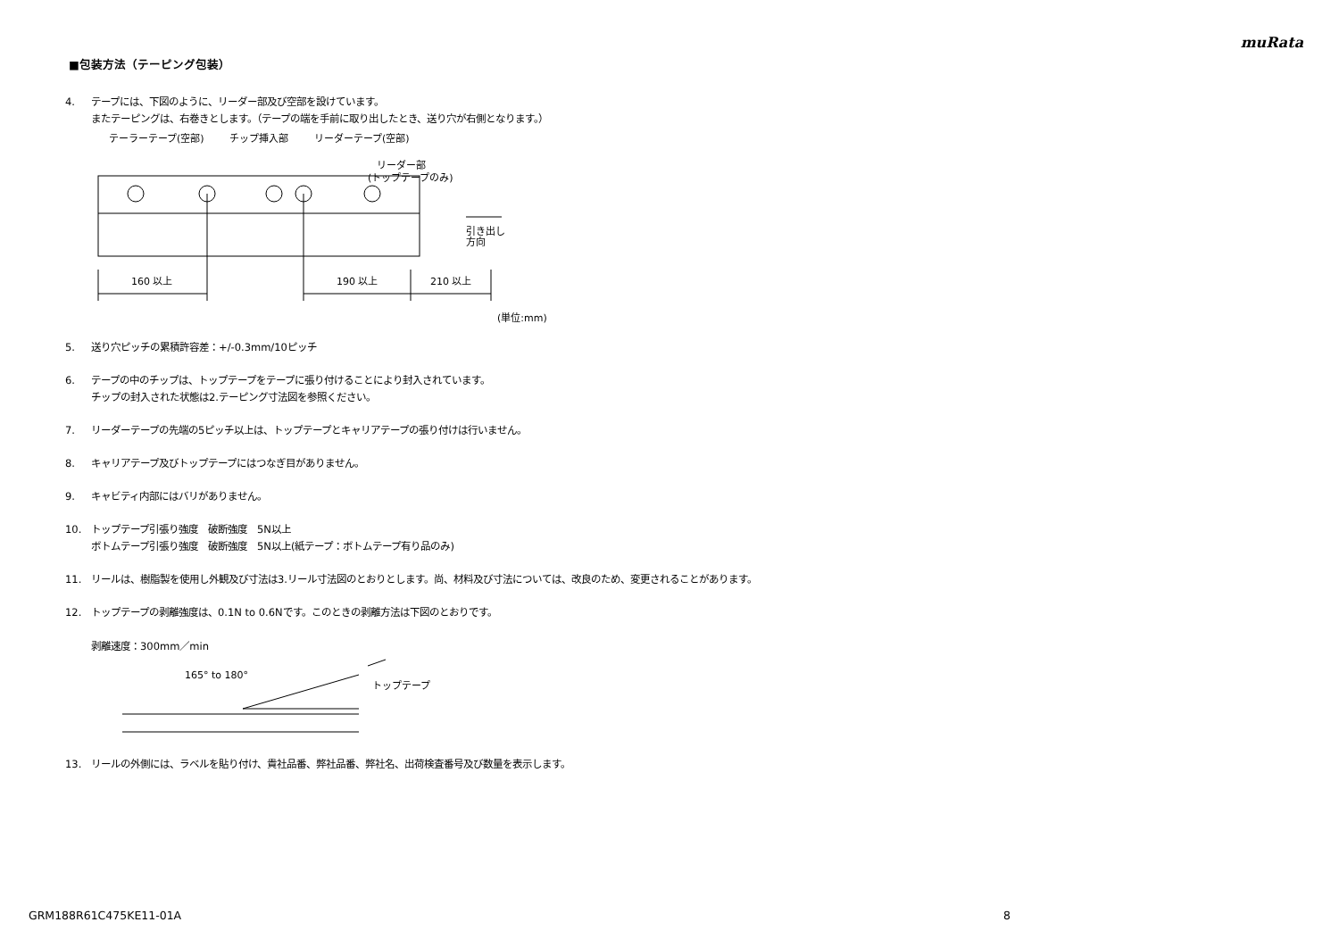muRata
■包装方法（テーピング包装）
4. テープには、下図のように、リーダー部及び空部を設けています。
またテーピングは、右巻きとします。（テープの端を手前に取り出したとき、送り穴が右側となります。）
テーラーテープ(空部)
チップ挿入部
リーダーテープ(空部)
リーダー部
(トップテープのみ)
引き出し
方向
160 以上
190 以上
210 以上
(単位:mm)
5. 送り穴ピッチの累積許容差：+/-0.3mm/10ピッチ
6. テープの中のチップは、トップテープをテープに張り付けることにより封入されています。
チップの封入された状態は2.テーピング寸法図を参照ください。
7. リーダーテープの先端の5ピッチ以上は、トップテープとキャリアテープの張り付けは行いません。
8. キャリアテープ及びトップテープにはつなぎ目がありません。
9. キャビティ内部にはバリがありません。
10. トップテープ引張り強度　破断強度　5N以上
ボトムテープ引張り強度　破断強度　5N以上(紙テープ：ボトムテープ有り品のみ)
11. リールは、樹脂製を使用し外観及び寸法は3.リール寸法図のとおりとします。尚、材料及び寸法については、改良のため、変更されることがあります。
12. トップテープの剥離強度は、0.1N to 0.6Nです。このときの剥離方法は下図のとおりです。
剥離速度：300mm／min
165° to 180°
トップテープ
13. リールの外側には、ラベルを貼り付け、貴社品番、弊社品番、弊社名、出荷検査番号及び数量を表示します。
GRM188R61C475KE11-01A 8